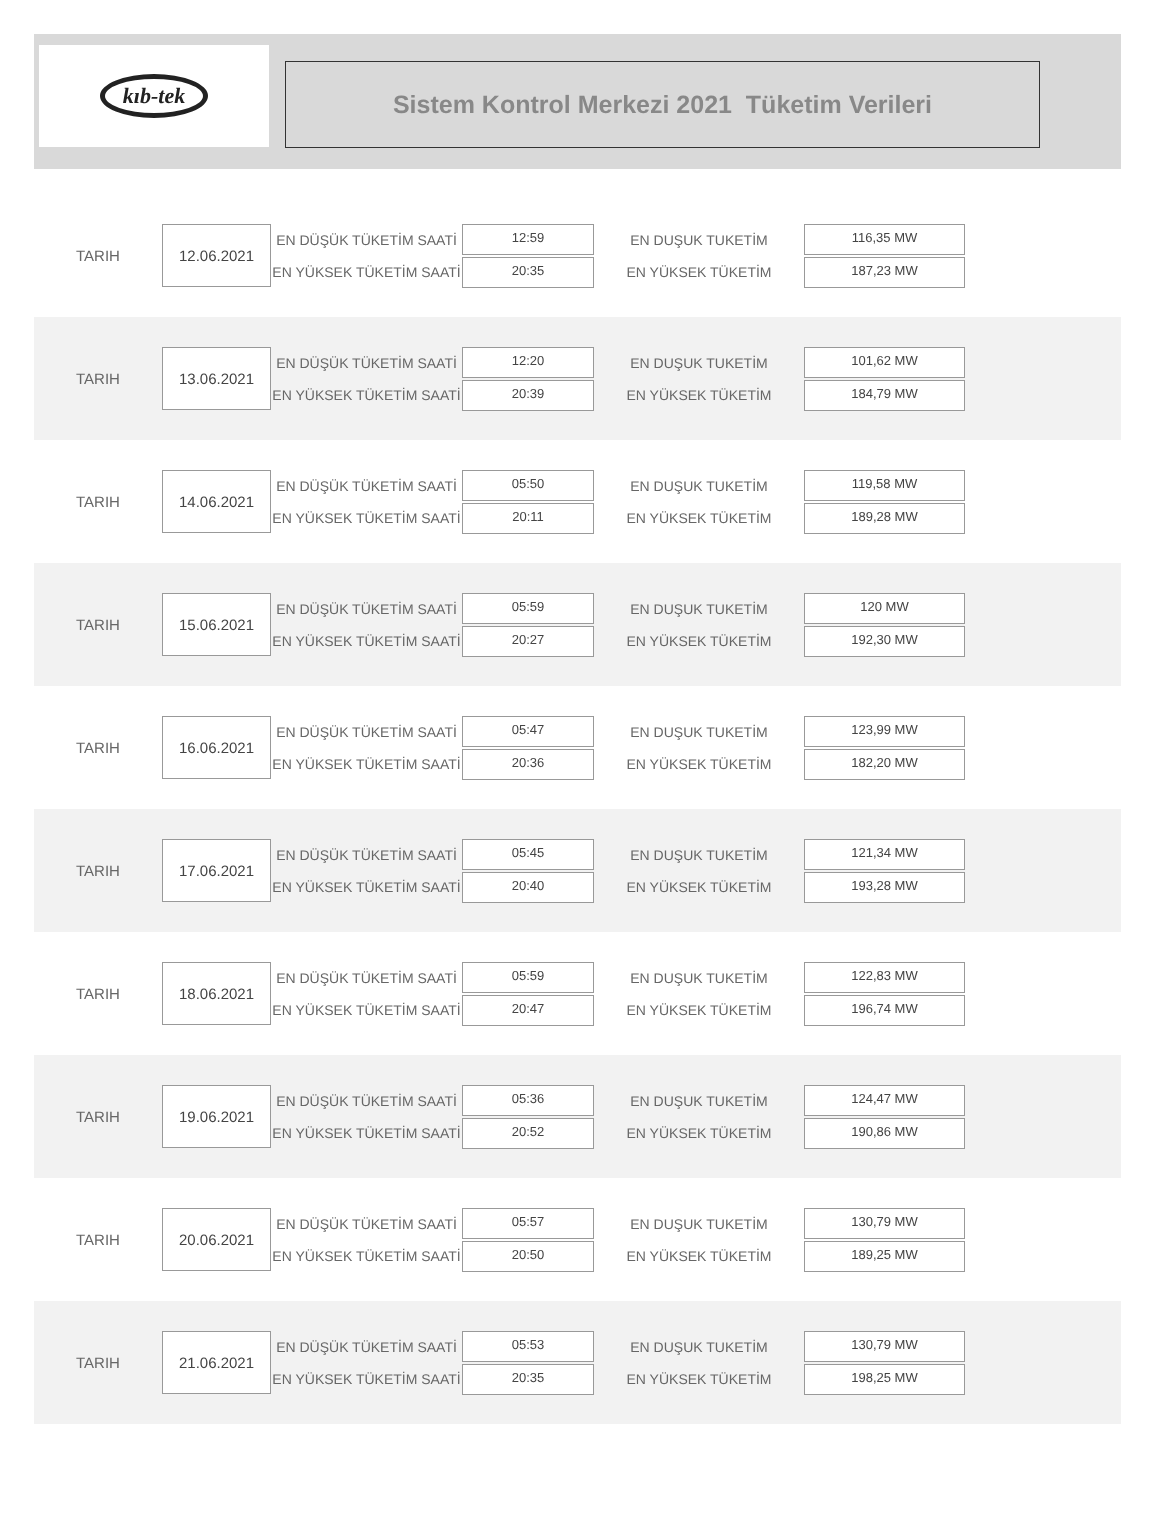kıb-tek
Sistem Kontrol Merkezi 2021 Tüketim Verileri
TARIH
12.06.2021
EN DÜŞÜK TÜKETİM SAATİ
EN YÜKSEK TÜKETİM SAATİ
12:59
20:35
EN DUŞUK TUKETİM
EN YÜKSEK TÜKETİM
116,35 MW
187,23 MW
TARIH
13.06.2021
EN DÜŞÜK TÜKETİM SAATİ
EN YÜKSEK TÜKETİM SAATİ
12:20
20:39
EN DUŞUK TUKETİM
EN YÜKSEK TÜKETİM
101,62 MW
184,79 MW
TARIH
14.06.2021
EN DÜŞÜK TÜKETİM SAATİ
EN YÜKSEK TÜKETİM SAATİ
05:50
20:11
EN DUŞUK TUKETİM
EN YÜKSEK TÜKETİM
119,58 MW
189,28 MW
TARIH
15.06.2021
EN DÜŞÜK TÜKETİM SAATİ
EN YÜKSEK TÜKETİM SAATİ
05:59
20:27
EN DUŞUK TUKETİM
EN YÜKSEK TÜKETİM
120 MW
192,30 MW
TARIH
16.06.2021
EN DÜŞÜK TÜKETİM SAATİ
EN YÜKSEK TÜKETİM SAATİ
05:47
20:36
EN DUŞUK TUKETİM
EN YÜKSEK TÜKETİM
123,99 MW
182,20 MW
TARIH
17.06.2021
EN DÜŞÜK TÜKETİM SAATİ
EN YÜKSEK TÜKETİM SAATİ
05:45
20:40
EN DUŞUK TUKETİM
EN YÜKSEK TÜKETİM
121,34 MW
193,28 MW
TARIH
18.06.2021
EN DÜŞÜK TÜKETİM SAATİ
EN YÜKSEK TÜKETİM SAATİ
05:59
20:47
EN DUŞUK TUKETİM
EN YÜKSEK TÜKETİM
122,83 MW
196,74 MW
TARIH
19.06.2021
EN DÜŞÜK TÜKETİM SAATİ
EN YÜKSEK TÜKETİM SAATİ
05:36
20:52
EN DUŞUK TUKETİM
EN YÜKSEK TÜKETİM
124,47 MW
190,86 MW
TARIH
20.06.2021
EN DÜŞÜK TÜKETİM SAATİ
EN YÜKSEK TÜKETİM SAATİ
05:57
20:50
EN DUŞUK TUKETİM
EN YÜKSEK TÜKETİM
130,79 MW
189,25 MW
TARIH
21.06.2021
EN DÜŞÜK TÜKETİM SAATİ
EN YÜKSEK TÜKETİM SAATİ
05:53
20:35
EN DUŞUK TUKETİM
EN YÜKSEK TÜKETİM
130,79 MW
198,25 MW